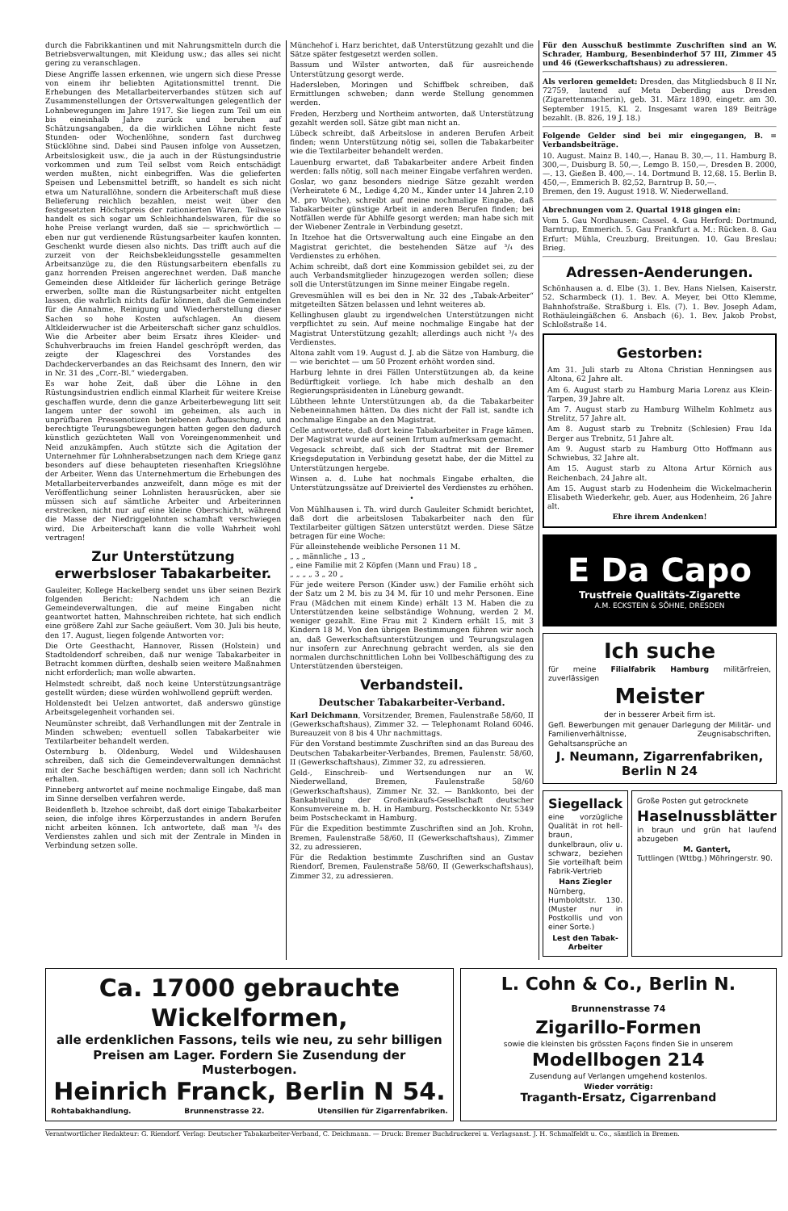durch die Fabrikkantinen und mit Nahrungsmitteln durch die Betriebsverwaltungen, mit Kleidung usw.; das alles sei nicht gering zu veranschlagen.
Diese Angriffe lassen erkennen, wie ungern sich diese Presse von einem ihr beliebten Agitationsmittel trennt. Die Erhebungen des Metallarbeiterverbandes stützen sich auf Zusammenstellungen der Ortsverwaltungen gelegentlich der Lohnbewegungen im Jahre 1917. Sie liegen zum Teil um ein bis eineinhalb Jahre zurück und beruhen auf Schätzungsangaben, da die wirklichen Löhne nicht feste Stunden- oder Wochenlöhne, sondern fast durchweg Stücklöhne sind. Dabei sind Pausen infolge von Aussetzen, Arbeitslosigkeit usw., die ja auch in der Rüstungsindustrie vorkommen und zum Teil selbst vom Reich entschädigt werden mußten, nicht einbegriffen. Was die gelieferten Speisen und Lebensmittel betrifft, so handelt es sich nicht etwa um Naturallöhne, sondern die Arbeiterschaft muß diese Belieferung reichlich bezahlen, meist weit über den festgesetzten Höchstpreis der rationierten Waren. Teilweise handelt es sich sogar um Schleichhandelswaren, für die so hohe Preise verlangt wurden, daß sie — sprichwörtlich — eben nur gut verdienende Rüstungsarbeiter kaufen konnten. Geschenkt wurde diesen also nichts. Das trifft auch auf die zurzeit von der Reichsbekleidungsstelle gesammelten Arbeitsanzüge zu, die den Rüstungsarbeitern ebenfalls zu ganz horrenden Preisen angerechnet werden. Daß manche Gemeinden diese Altkleider für lächerlich geringe Beträge erwerben, sollte man die Rüstungsarbeiter nicht entgelten lassen, die wahrlich nichts dafür können, daß die Gemeinden für die Annahme, Reinigung und Wiederherstellung dieser Sachen so hohe Kosten aufschlagen. An diesem Altkleiderwucher ist die Arbeiterschaft sicher ganz schuldlos. Wie die Arbeiter aber beim Ersatz ihres Kleider- und Schuhverbrauchs im freien Handel geschröpft werden, das zeigte der Klageschrei des Vorstandes des Dachdeckerverbandes an das Reichsamt des Innern, den wir in Nr. 31 des „Corr.-Bl.“ wiedergaben.
Es war hohe Zeit, daß über die Löhne in den Rüstungsindustrien endlich einmal Klarheit für weitere Kreise geschaffen wurde, denn die ganze Arbeiterbewegung litt seit langem unter der sowohl im geheimen, als auch in unprüfbaren Pressenotizen betriebenen Aufbauschung, und berechtigte Teurungsbewegungen hatten gegen den dadurch künstlich gezüchteten Wall von Voreingenommenheit und Neid anzukämpfen. Auch stützte sich die Agitation der Unternehmer für Lohnherabsetzungen nach dem Kriege ganz besonders auf diese behaupteten riesenhaften Kriegslöhne der Arbeiter. Wenn das Unternehmertum die Erhebungen des Metallarbeiterverbandes anzweifelt, dann möge es mit der Veröffentlichung seiner Lohnlisten herausrücken, aber sie müssen sich auf sämtliche Arbeiter und Arbeiterinnen erstrecken, nicht nur auf eine kleine Oberschicht, während die Masse der Niedriggelohnten schamhaft verschwiegen wird. Die Arbeiterschaft kann die volle Wahrheit wohl vertragen!
Zur Unterstützung erwerbsloser Tabakarbeiter.
Gauleiter, Kollege Hackelberg sendet uns über seinen Bezirk folgenden Bericht: Nachdem ich an die Gemeindeverwaltungen, die auf meine Eingaben nicht geantwortet hatten, Mahnschreiben richtete, hat sich endlich eine größere Zahl zur Sache geäußert. Vom 30. Juli bis heute, den 17. August, liegen folgende Antworten vor:
Die Orte Geesthacht, Hannover, Rissen (Holstein) und Stadtoldendorf schreiben, daß nur wenige Tabakarbeiter in Betracht kommen dürften, deshalb seien weitere Maßnahmen nicht erforderlich; man wolle abwarten.
Helmstedt schreibt, daß noch keine Unterstützungsanträge gestellt würden; diese würden wohlwollend geprüft werden.
Holdenstedt bei Uelzen antwortet, daß anderswo günstige Arbeitsgelegenheit vorhanden sei.
Neumünster schreibt, daß Verhandlungen mit der Zentrale in Minden schweben; eventuell sollen Tabakarbeiter wie Textilarbeiter behandelt werden.
Osternburg b. Oldenburg, Wedel und Wildeshausen schreiben, daß sich die Gemeindeverwaltungen demnächst mit der Sache beschäftigen werden; dann soll ich Nachricht erhalten.
Pinneberg antwortet auf meine nochmalige Eingabe, daß man im Sinne derselben verfahren werde.
Beidenfleth b. Itzehoe schreibt, daß dort einige Tabakarbeiter seien, die infolge ihres Körperzustandes in andern Berufen nicht arbeiten können. Ich antwortete, daß man ³/₄ des Verdienstes zahlen und sich mit der Zentrale in Minden in Verbindung setzen solle.
Münchehof i. Harz berichtet, daß Unterstützung gezahlt und die Sätze später festgesetzt werden sollen.
Bassum und Wilster antworten, daß für ausreichende Unterstützung gesorgt werde.
Hadersleben, Moringen und Schiffbek schreiben, daß Ermittlungen schweben; dann werde Stellung genommen werden.
Freden, Herzberg und Northeim antworten, daß Unterstützung gezahlt werden soll. Sätze gibt man nicht an.
Lübeck schreibt, daß Arbeitslose in anderen Berufen Arbeit finden; wenn Unterstützung nötig sei, sollen die Tabakarbeiter wie die Textilarbeiter behandelt werden.
Lauenburg erwartet, daß Tabakarbeiter andere Arbeit finden werden: falls nötig, soll nach meiner Eingabe verfahren werden.
Goslar, wo ganz besonders niedrige Sätze gezahlt werden (Verheiratete 6 M., Ledige 4,20 M., Kinder unter 14 Jahren 2,10 M. pro Woche), schreibt auf meine nochmalige Eingabe, daß Tabakarbeiter günstige Arbeit in anderen Berufen finden; bei Notfällen werde für Abhilfe gesorgt werden; man habe sich mit der Wiebener Zentrale in Verbindung gesetzt.
In Itzehoe hat die Ortsverwaltung auch eine Eingabe an den Magistrat gerichtet, die bestehenden Sätze auf ³/₄ des Verdienstes zu erhöhen.
Achim schreibt, daß dort eine Kommission gebildet sei, zu der auch Verbandsmitglieder hinzugezogen werden sollen; diese soll die Unterstützungen im Sinne meiner Eingabe regeln.
Grevesmühlen will es bei den in Nr. 32 des „Tabak-Arbeiter“ mitgeteilten Sätzen belassen und lehnt weiteres ab.
Kellinghusen glaubt zu irgendwelchen Unterstützungen nicht verpflichtet zu sein. Auf meine nochmalige Eingabe hat der Magistrat Unterstützung gezahlt; allerdings auch nicht ³/₄ des Verdienstes.
Altona zahlt vom 19. August d. J. ab die Sätze von Hamburg, die — wie berichtet — um 50 Prozent erhöht worden sind.
Harburg lehnte in drei Fällen Unterstützungen ab, da keine Bedürftigkeit vorliege. Ich habe mich deshalb an den Regierungspräsidenten in Lüneburg gewandt.
Lübtheen lehnte Unterstützungen ab, da die Tabakarbeiter Nebeneinnahmen hätten. Da dies nicht der Fall ist, sandte ich nochmalige Eingabe an den Magistrat.
Celle antwortete, daß dort keine Tabakarbeiter in Frage kämen. Der Magistrat wurde auf seinen Irrtum aufmerksam gemacht.
Vegesack schreibt, daß sich der Stadtrat mit der Bremer Kriegsdeputation in Verbindung gesetzt habe, der die Mittel zu Unterstützungen hergebe.
Winsen a. d. Luhe hat nochmals Eingabe erhalten, die Unterstützungssätze auf Dreiviertel des Verdienstes zu erhöhen.
•
Von Mühlhausen i. Th. wird durch Gauleiter Schmidt berichtet, daß dort die arbeitslosen Tabakarbeiter nach den für Textilarbeiter gültigen Sätzen unterstützt werden. Diese Sätze betragen für eine Woche:
Für alleinstehende weibliche Personen 11 M.
„ „ männliche „ 13 „
„ eine Familie mit 2 Köpfen (Mann und Frau) 18 „
„ „ „ „ 3 „ 20 „
Für jede weitere Person (Kinder usw.) der Familie erhöht sich der Satz um 2 M. bis zu 34 M. für 10 und mehr Personen. Eine Frau (Mädchen mit einem Kinde) erhält 13 M. Haben die zu Unterstützenden keine selbständige Wohnung, werden 2 M. weniger gezahlt. Eine Frau mit 2 Kindern erhält 15, mit 3 Kindern 18 M. Von den übrigen Bestimmungen führen wir noch an, daß Gewerkschaftsunterstützungen und Teurungszulagen nur insofern zur Anrechnung gebracht werden, als sie den normalen durchschnittlichen Lohn bei Vollbeschäftigung des zu Unterstützenden übersteigen.
Verbandsteil.
Deutscher Tabakarbeiter-Verband.
Karl Deichmann, Vorsitzender, Bremen, Faulenstraße 58/60, II (Gewerkschaftshaus), Zimmer 32. — Telephonamt Roland 6046. Bureauzeit von 8 bis 4 Uhr nachmittags.
Für den Vorstand bestimmte Zuschriften sind an das Bureau des Deutschen Tabakarbeiter-Verbandes, Bremen, Faulenstr. 58/60, II (Gewerkschaftshaus), Zimmer 32, zu adressieren.
Geld-, Einschreib- und Wertsendungen nur an W. Niederwelland, Bremen, Faulenstraße 58/60 (Gewerkschaftshaus), Zimmer Nr. 32. — Bankkonto, bei der Bankabteilung der Großeinkaufs-Gesellschaft deutscher Konsumvereine m. b. H. in Hamburg. Postscheckkonto Nr. 5349 beim Postscheckamt in Hamburg.
Für die Expedition bestimmte Zuschriften sind an Joh. Krohn, Bremen, Faulenstraße 58/60, II (Gewerkschaftshaus), Zimmer 32, zu adressieren.
Für die Redaktion bestimmte Zuschriften sind an Gustav Riendorf, Bremen, Faulenstraße 58/60, II (Gewerkschaftshaus), Zimmer 32, zu adressieren.
Für den Ausschuß bestimmte Zuschriften sind an W. Schrader, Hamburg, Besenbinderhof 57 III, Zimmer 45 und 46 (Gewerkschaftshaus) zu adressieren.
Als verloren gemeldet: Dresden, das Mitgliedsbuch 8 II Nr. 72759, lautend auf Meta Deberding aus Dresden (Zigarettenmacherin), geb. 31. März 1890, eingetr. am 30. September 1915, Kl. 2. Insgesamt waren 189 Beiträge bezahlt. (B. 826, 19 J. 18.)
Folgende Gelder sind bei mir eingegangen, B. = Verbandsbeiträge.
10. August. Mainz B. 140,—, Hanau B. 30,—, 11. Hamburg B. 300,—, Duisburg B. 50,—, Lemgo B. 150,—, Dresden B. 2000,—. 13. Gießen B. 400,—. 14. Dortmund B. 12,68. 15. Berlin B. 450,—, Emmerich B. 82,52, Barntrup B. 50,—.
Bremen, den 19. August 1918. W. Niederwelland.
Abrechnungen vom 2. Quartal 1918 gingen ein:
Vom 5. Gau Nordhausen: Cassel. 4. Gau Herford: Dortmund, Barntrup, Emmerich. 5. Gau Frankfurt a. M.: Rücken. 8. Gau Erfurt: Mühla, Creuzburg, Breitungen. 10. Gau Breslau: Brieg.
Adressen-Aenderungen.
Schönhausen a. d. Elbe (3). 1. Bev. Hans Nielsen, Kaiserstr. 52. Scharmbeck (1). 1. Bev. A. Meyer, bei Otto Klemme, Bahnhofstraße. Straßburg i. Els. (7). 1. Bev. Joseph Adam, Rothäuleingäßchen 6. Ansbach (6). 1. Bev. Jakob Probst, Schloßstraße 14.
Gestorben:
Am 31. Juli starb zu Altona Christian Henningsen aus Altona, 62 Jahre alt.
Am 6. August starb zu Hamburg Maria Lorenz aus Klein-Tarpen, 39 Jahre alt.
Am 7. August starb zu Hamburg Wilhelm Kohlmetz aus Strelitz, 57 Jahre alt.
Am 8. August starb zu Trebnitz (Schlesien) Frau Ida Berger aus Trebnitz, 51 Jahre alt.
Am 9. August starb zu Hamburg Otto Hoffmann aus Schwiebus, 32 Jahre alt.
Am 15. August starb zu Altona Artur Körnich aus Reichenbach, 24 Jahre alt.
Am 15. August starb zu Hodenheim die Wickelmacherin Elisabeth Wiederkehr, geb. Auer, aus Hodenheim, 26 Jahre alt.
Ehre ihrem Andenken!
E Da Capo
Trustfreie Qualitäts-Zigarette
A.M. ECKSTEIN & SÖHNE, DRESDEN
Ich suche
für meine Filialfabrik Hamburg militärfreien, zuverlässigen
Meister
der in besserer Arbeit firm ist.
Gefl. Bewerbungen mit genauer Darlegung der Militär- und Familienverhältnisse, Zeugnisabschriften, Gehaltsansprüche an
J. Neumann, Zigarrenfabriken, Berlin N 24
Siegellack
eine vorzügliche Qualität in rot hell-braun, dunkelbraun, oliv u. schwarz, beziehen Sie vorteilhaft beim Fabrik-Vertrieb
Hans Ziegler
Nürnberg, Humboldtstr. 130. (Muster nur in Postkollis und von einer Sorte.)
Lest den Tabak-Arbeiter
Große Posten gut getrocknete
Haselnussblätter
in braun und grün hat laufend abzugeben
M. Gantert,
Tuttlingen (Wttbg.) Möhringerstr. 90.
Ca. 17000 gebrauchte Wickelformen,
alle erdenklichen Fassons, teils wie neu, zu sehr billigen Preisen am Lager. Fordern Sie Zusendung der Musterbogen.
Heinrich Franck, Berlin N 54.
Rohtabakhandlung. Brunnenstrasse 22. Utensilien für Zigarrenfabriken.
L. Cohn & Co., Berlin N. Brunnenstrasse 74
Zigarillo-Formen
sowie die kleinsten bis grössten Façons finden Sie in unserem
Modellbogen 214
Zusendung auf Verlangen umgehend kostenlos.
Wieder vorrätig:
Traganth-Ersatz, Cigarrenband
Verantwortlicher Redakteur: G. Riendorf. Verlag: Deutscher Tabakarbeiter-Verband, C. Deichmann. — Druck: Bremer Buchdruckerei u. Verlagsanst. J. H. Schmalfeldt u. Co., sämtlich in Bremen.